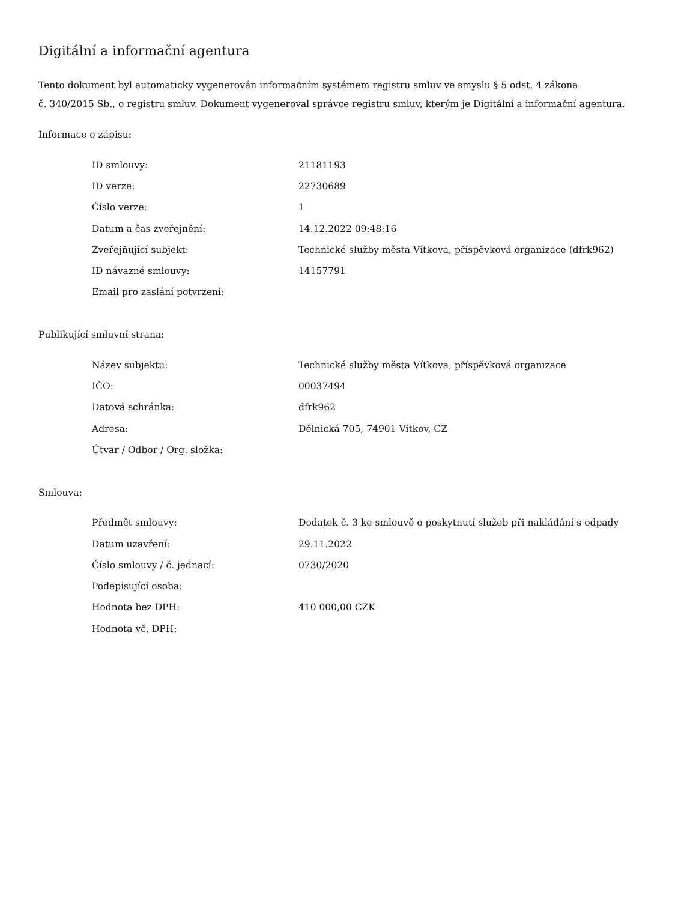Digitální a informační agentura
Tento dokument byl automaticky vygenerován informačním systémem registru smluv ve smyslu § 5 odst. 4 zákona
č. 340/2015 Sb., o registru smluv. Dokument vygeneroval správce registru smluv, kterým je Digitální a informační agentura.
Informace o zápisu:
| ID smlouvy: | 21181193 |
| ID verze: | 22730689 |
| Číslo verze: | 1 |
| Datum a čas zveřejnění: | 14.12.2022 09:48:16 |
| Zveřejňující subjekt: | Technické služby města Vítkova, příspěvková organizace (dfrk962) |
| ID návazné smlouvy: | 14157791 |
| Email pro zaslání potvrzení: | |
Publikující smluvní strana:
| Název subjektu: | Technické služby města Vítkova, příspěvková organizace |
| IČO: | 00037494 |
| Datová schránka: | dfrk962 |
| Adresa: | Dělnická 705, 74901 Vítkov, CZ |
| Útvar / Odbor / Org. složka: | |
Smlouva:
| Předmět smlouvy: | Dodatek č. 3 ke smlouvě o poskytnutí služeb při nakládání s odpady |
| Datum uzavření: | 29.11.2022 |
| Číslo smlouvy / č. jednací: | 0730/2020 |
| Podepisující osoba: | |
| Hodnota bez DPH: | 410 000,00 CZK |
| Hodnota vč. DPH: | |